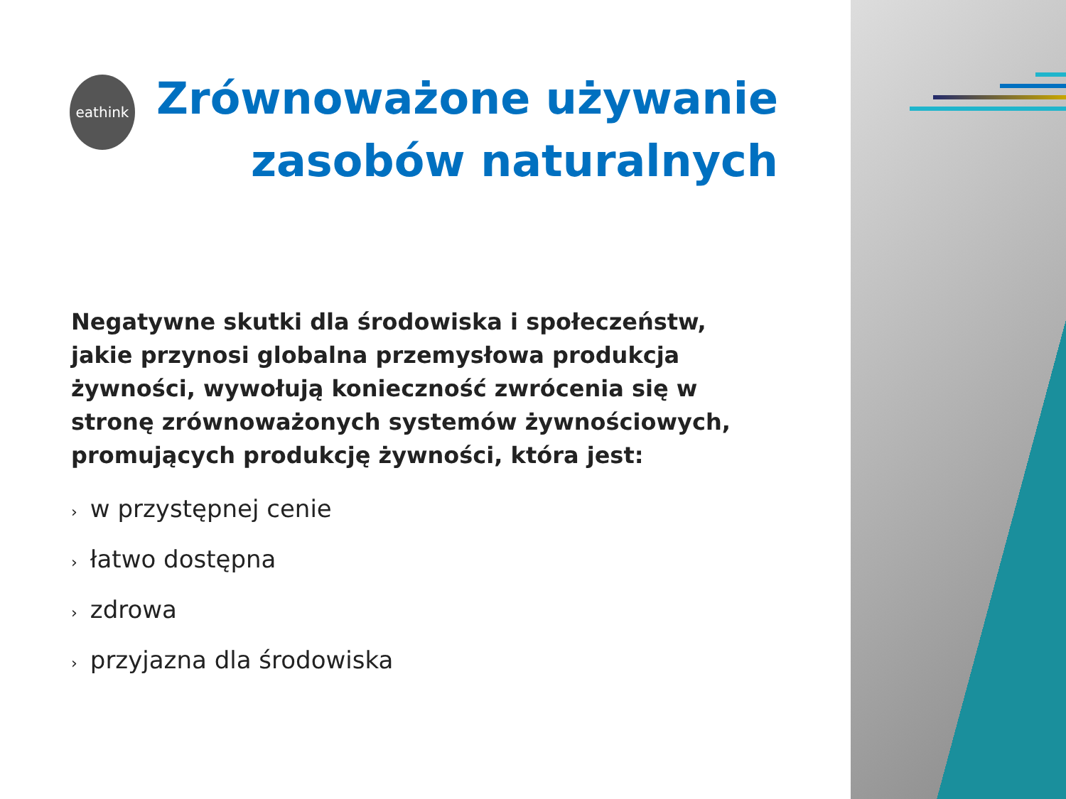eathink
Zrównoważone używanie
zasobów naturalnych
Negatywne skutki dla środowiska i społeczeństw, jakie przynosi globalna przemysłowa produkcja żywności, wywołują konieczność zwrócenia się w stronę zrównoważonych systemów żywnościowych, promujących produkcję żywności, która jest:
› w przystępnej cenie
› łatwo dostępna
› zdrowa
› przyjazna dla środowiska